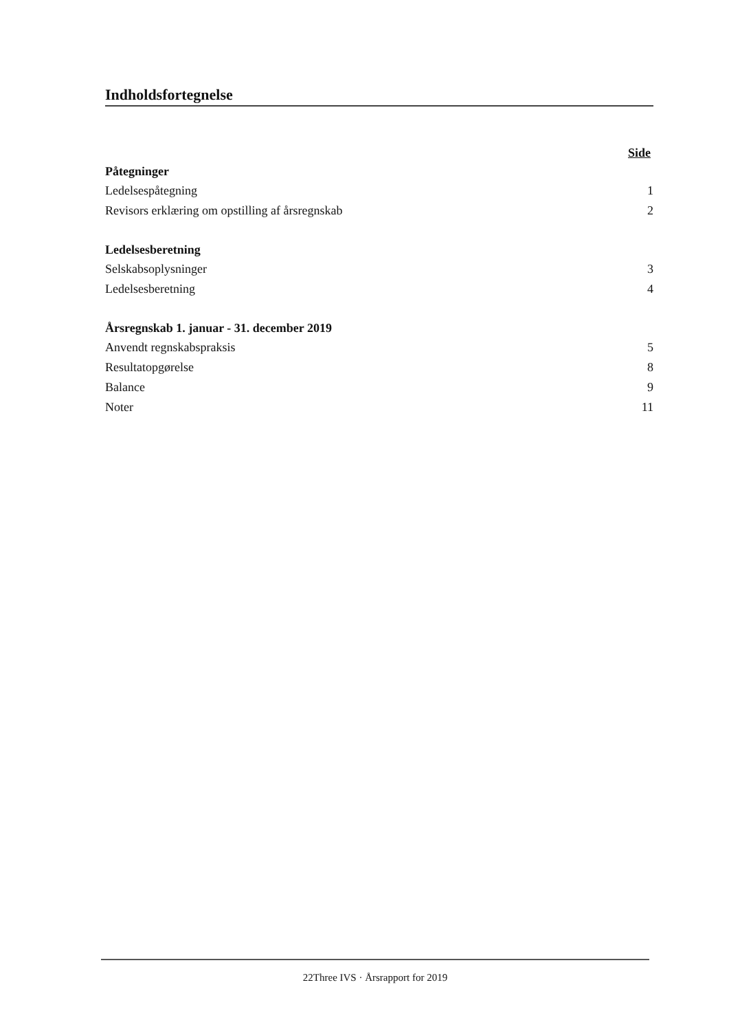Indholdsfortegnelse
Side
Påtegninger
Ledelsespåtegning 1
Revisors erklæring om opstilling af årsregnskab 2
Ledelsesberetning
Selskabsoplysninger 3
Ledelsesberetning 4
Årsregnskab 1. januar - 31. december 2019
Anvendt regnskabspraksis 5
Resultatopgørelse 8
Balance 9
Noter 11
22Three IVS · Årsrapport for 2019